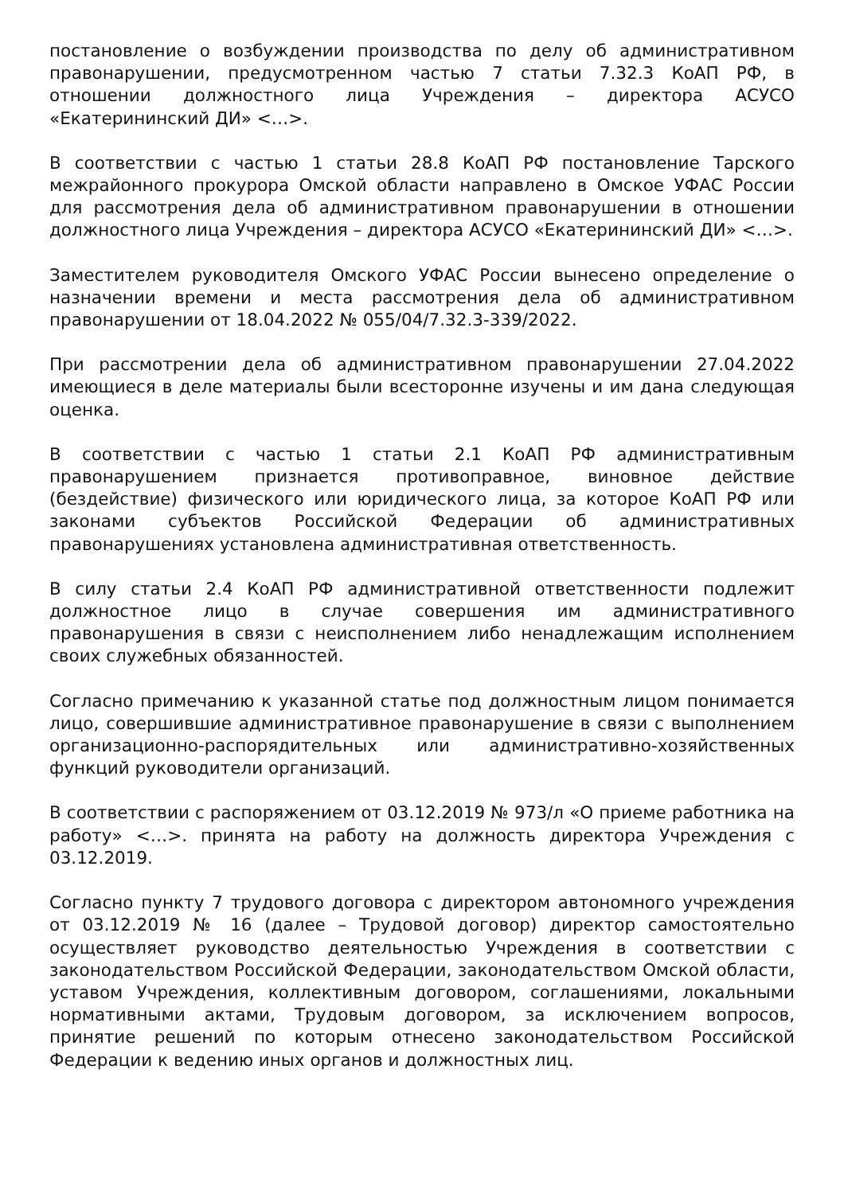постановление о возбуждении производства по делу об административном правонарушении, предусмотренном частью 7 статьи 7.32.3 КоАП РФ, в отношении должностного лица Учреждения – директора АСУСО «Екатерининский ДИ» <…>.
В соответствии с частью 1 статьи 28.8 КоАП РФ постановление Тарского межрайонного прокурора Омской области направлено в Омское УФАС России для рассмотрения дела об административном правонарушении в отношении должностного лица Учреждения – директора АСУСО «Екатерининский ДИ» <…>.
Заместителем руководителя Омского УФАС России вынесено определение о назначении времени и места рассмотрения дела об административном правонарушении от 18.04.2022 № 055/04/7.32.3-339/2022.
При рассмотрении дела об административном правонарушении 27.04.2022 имеющиеся в деле материалы были всесторонне изучены и им дана следующая оценка.
В соответствии с частью 1 статьи 2.1 КоАП РФ административным правонарушением признается противоправное, виновное действие (бездействие) физического или юридического лица, за которое КоАП РФ или законами субъектов Российской Федерации об административных правонарушениях установлена административная ответственность.
В силу статьи 2.4 КоАП РФ административной ответственности подлежит должностное лицо в случае совершения им административного правонарушения в связи с неисполнением либо ненадлежащим исполнением своих служебных обязанностей.
Согласно примечанию к указанной статье под должностным лицом понимается лицо, совершившие административное правонарушение в связи с выполнением организационно-распорядительных или административно-хозяйственных функций руководители организаций.
В соответствии с распоряжением от 03.12.2019 № 973/л «О приеме работника на работу» <…>. принята на работу на должность директора Учреждения с 03.12.2019.
Согласно пункту 7 трудового договора с директором автономного учреждения от 03.12.2019 № 16 (далее – Трудовой договор) директор самостоятельно осуществляет руководство деятельностью Учреждения в соответствии с законодательством Российской Федерации, законодательством Омской области, уставом Учреждения, коллективным договором, соглашениями, локальными нормативными актами, Трудовым договором, за исключением вопросов, принятие решений по которым отнесено законодательством Российской Федерации к ведению иных органов и должностных лиц.